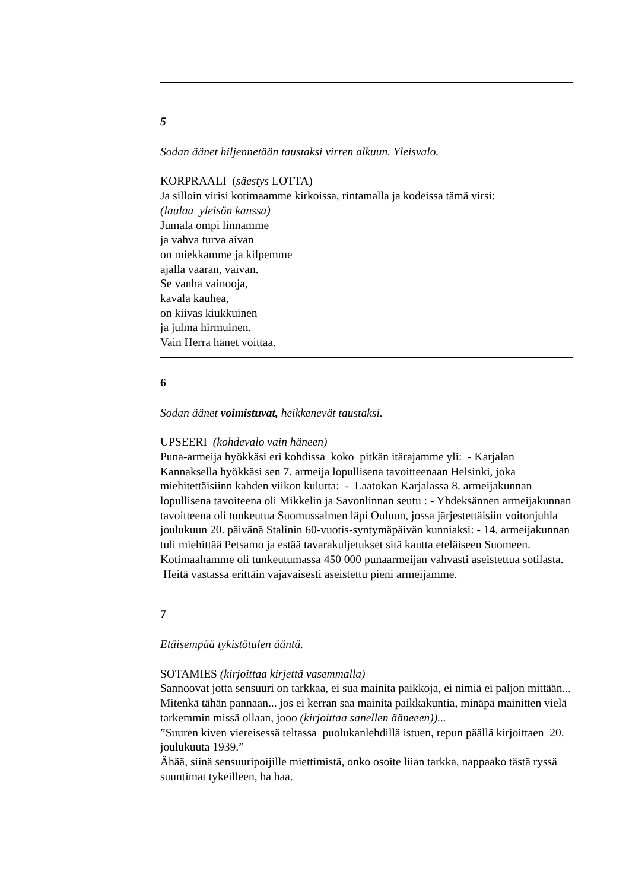5
Sodan äänet hiljennetään taustaksi virren alkuun. Yleisvalo.
KORPRAALI (säestys LOTTA)
Ja silloin virisi kotimaamme kirkoissa, rintamalla ja kodeissa tämä virsi:
(laulaa yleisön kanssa)
Jumala ompi linnamme
ja vahva turva aivan
on miekkamme ja kilpemme
ajalla vaaran, vaivan.
Se vanha vainooja,
kavala kauhea,
on kiivas kiukkuinen
ja julma hirmuinen.
Vain Herra hänet voittaa.
6
Sodan äänet voimistuvat, heikkenevät taustaksi.
UPSEERI (kohdevalo vain häneen)
Puna-armeija hyökkäsi eri kohdissa koko pitkän itärajamme yli: - Karjalan Kannaksella hyökkäsi sen 7. armeija lopullisena tavoitteenaan Helsinki, joka miehitettäisiinn kahden viikon kulutta: - Laatokan Karjalassa 8. armeijakunnan lopullisena tavoiteena oli Mikkelin ja Savonlinnan seutu : - Yhdeksännen armeijakunnan tavoitteena oli tunkeutua Suomussalmen läpi Ouluun, jossa järjestettäisiin voitonjuhla joulukuun 20. päivänä Stalinin 60-vuotis-syntymäpäivän kunniaksi: - 14. armeijakunnan tuli miehittää Petsamo ja estää tavarakuljetukset sitä kautta eteläiseen Suomeen.
Kotimaahamme oli tunkeutumassa 450 000 punaarmeijan vahvasti aseistettua sotilasta. Heitä vastassa erittäin vajavaisesti aseistettu pieni armeijamme.
7
Etäisempää tykistötulen ääntä.
SOTAMIES (kirjoittaa kirjettä vasemmalla)
Sannoovat jotta sensuuri on tarkkaa, ei sua mainita paikkoja, ei nimiä ei paljon mittään...
Mitenkä tähän pannaan... jos ei kerran saa mainita paikkakuntia, minäpä mainitten vielä tarkemmin missä ollaan, jooo (kirjoittaa sanellen ääneeen))...
”Suuren kiven viereisessä teltassa puolukanlehdillä istuen, repun päällä kirjoittaen 20. joulukuuta 1939.”
Ähää, siinä sensuuripoijille miettimistä, onko osoite liian tarkka, nappaako tästä ryssä suuntimat tykeilleen, ha haa.